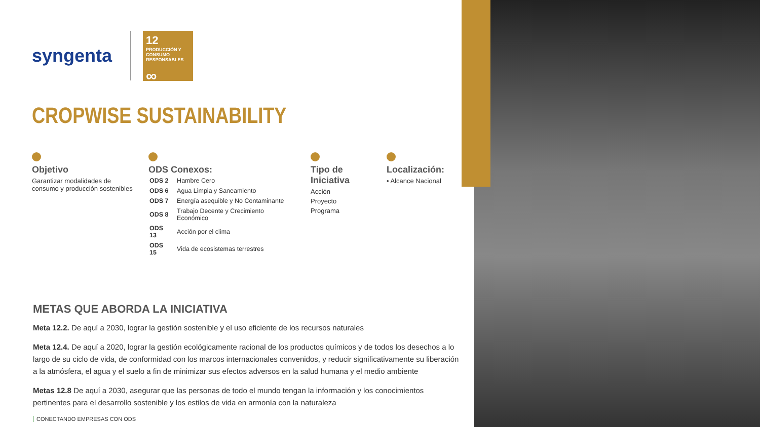syngenta
12 PRODUCCIÓN Y CONSUMO RESPONSABLES
∞
CROPWISE SUSTAINABILITY
Objetivo
Garantizar modalidades de consumo y producción sostenibles
ODS Conexos:
| ODS 2 | Hambre Cero |
| ODS 6 | Agua Limpia y Saneamiento |
| ODS 7 | Energía asequible y No Contaminante |
| ODS 8 | Trabajo Decente y Crecimiento Económico |
| ODS 13 | Acción por el clima |
| ODS 15 | Vida de ecosistemas terrestres |
Tipo de Iniciativa
Acción
Proyecto
Programa
Localización:
• Alcance Nacional
METAS QUE ABORDA LA INICIATIVA
Meta 12.2. De aquí a 2030, lograr la gestión sostenible y el uso eficiente de los recursos naturales
Meta 12.4. De aquí a 2020, lograr la gestión ecológicamente racional de los productos químicos y de todos los desechos a lo largo de su ciclo de vida, de conformidad con los marcos internacionales convenidos, y reducir significativamente su liberación a la atmósfera, el agua y el suelo a fin de minimizar sus efectos adversos en la salud humana y el medio ambiente
Metas 12.8 De aquí a 2030, asegurar que las personas de todo el mundo tengan la información y los conocimientos pertinentes para el desarrollo sostenible y los estilos de vida en armonía con la naturaleza
CONECTANDO EMPRESAS CON ODS